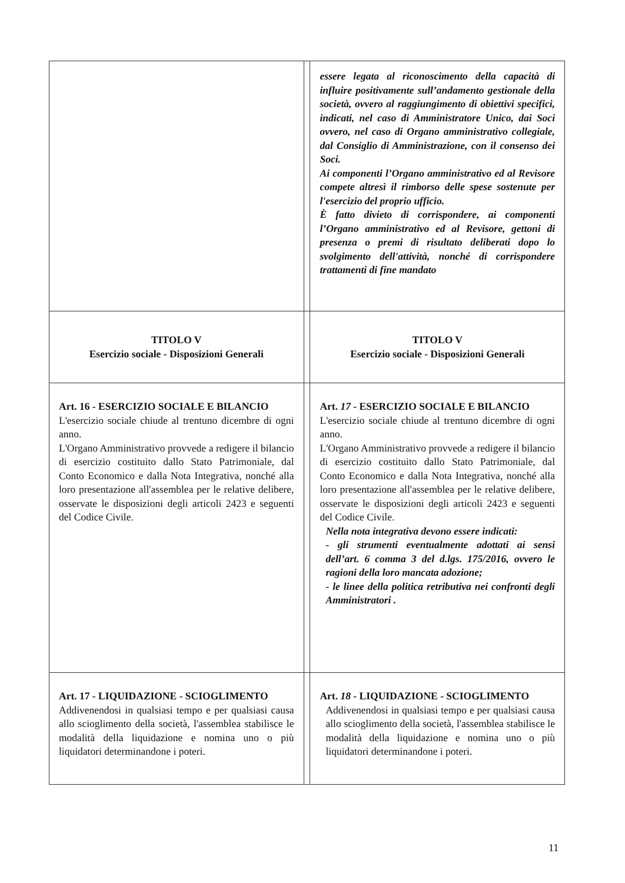| | | essere legata al riconoscimento della capacità di influire positivamente sull’andamento gestionale della società, ovvero al raggiungimento di obiettivi specifici, indicati, nel caso di Amministratore Unico, dai Soci ovvero, nel caso di Organo amministrativo collegiale, dal Consiglio di Amministrazione, con il consenso dei Soci. Ai componenti l’Organo amministrativo ed al Revisore compete altresì il rimborso delle spese sostenute per l'esercizio del proprio ufficio. È fatto divieto di corrispondere, ai componenti l’Organo amministrativo ed al Revisore, gettoni di presenza o premi di risultato deliberati dopo lo svolgimento dell'attività, nonché di corrispondere trattamenti di fine mandato |
| TITOLO V Esercizio sociale - Disposizioni Generali | | TITOLO V Esercizio sociale - Disposizioni Generali |
| Art. 16 - ESERCIZIO SOCIALE E BILANCIO L'esercizio sociale chiude al trentuno dicembre di ogni anno. L'Organo Amministrativo provvede a redigere il bilancio di esercizio costituito dallo Stato Patrimoniale, dal Conto Economico e dalla Nota Integrativa, nonché alla loro presentazione all'assemblea per le relative delibere, osservate le disposizioni degli articoli 2423 e seguenti del Codice Civile. | | Art. 17 - ESERCIZIO SOCIALE E BILANCIO L'esercizio sociale chiude al trentuno dicembre di ogni anno. L'Organo Amministrativo provvede a redigere il bilancio di esercizio costituito dallo Stato Patrimoniale, dal Conto Economico e dalla Nota Integrativa, nonché alla loro presentazione all'assemblea per le relative delibere, osservate le disposizioni degli articoli 2423 e seguenti del Codice Civile. Nella nota integrativa devono essere indicati: - gli strumenti eventualmente adottati ai sensi dell’art. 6 comma 3 del d.lgs. 175/2016, ovvero le ragioni della loro mancata adozione; - le linee della politica retributiva nei confronti degli Amministratori . |
| Art. 17 - LIQUIDAZIONE - SCIOGLIMENTO Addivenendosi in qualsiasi tempo e per qualsiasi causa allo scioglimento della società, l'assemblea stabilisce le modalità della liquidazione e nomina uno o più liquidatori determinandone i poteri. | | Art. 18 - LIQUIDAZIONE - SCIOGLIMENTO Addivenendosi in qualsiasi tempo e per qualsiasi causa allo scioglimento della società, l'assemblea stabilisce le modalità della liquidazione e nomina uno o più liquidatori determinandone i poteri. |
11